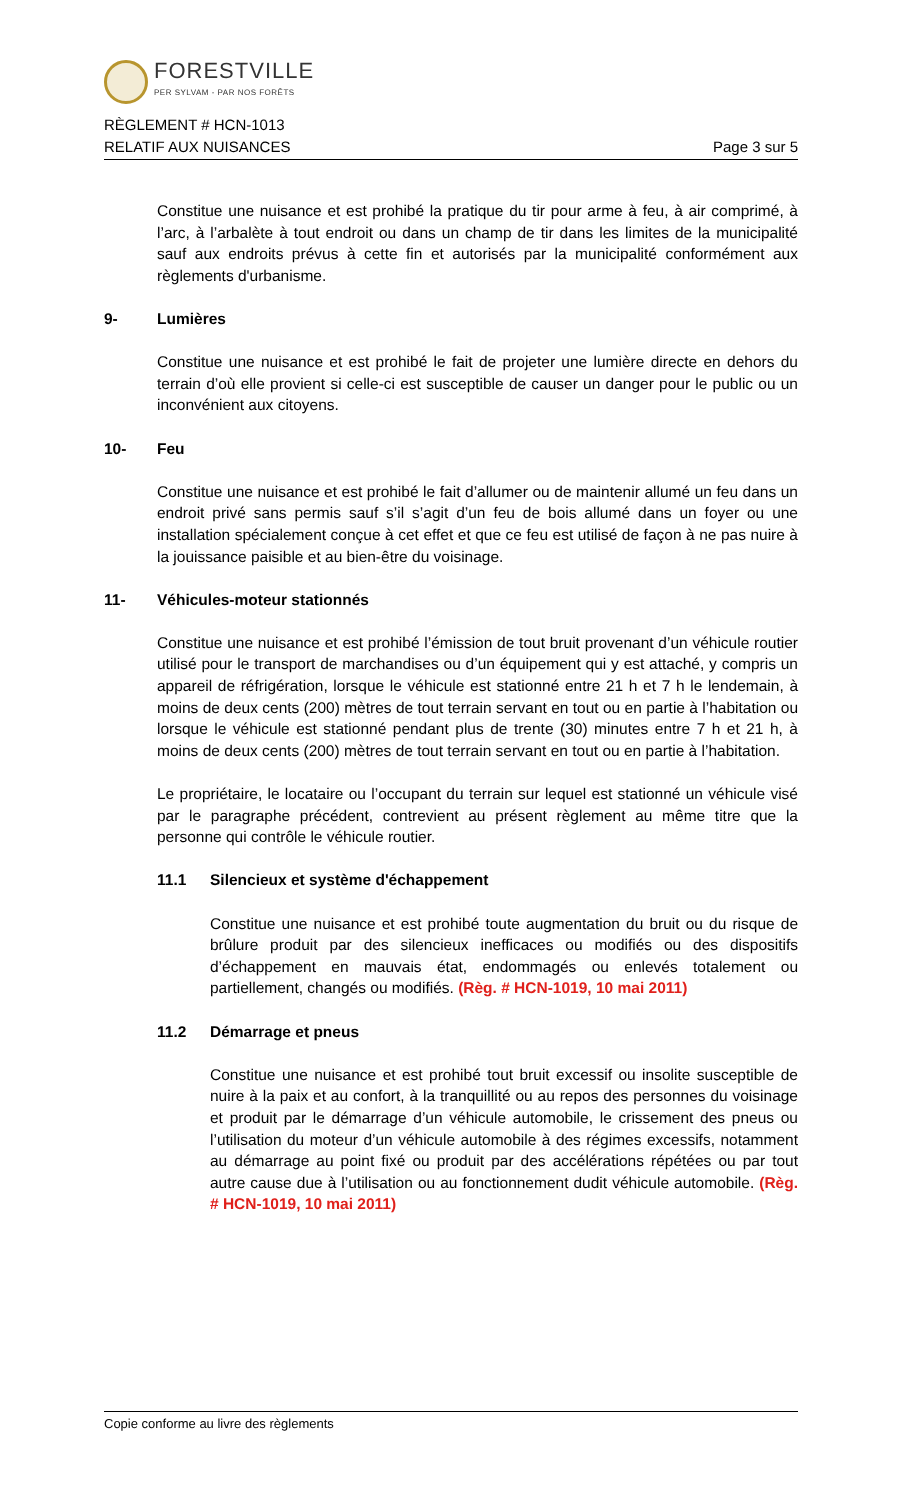FORESTVILLE
PER SYLVAM - PAR NOS FORÊTS
RÈGLEMENT # HCN-1013
RELATIF AUX NUISANCES Page 3 sur 5
Constitue une nuisance et est prohibé la pratique du tir pour arme à feu, à air comprimé, à l’arc, à l’arbalète à tout endroit ou dans un champ de tir dans les limites de la municipalité sauf aux endroits prévus à cette fin et autorisés par la municipalité conformément aux règlements d'urbanisme.
9- Lumières
Constitue une nuisance et est prohibé le fait de projeter une lumière directe en dehors du terrain d’où elle provient si celle-ci est susceptible de causer un danger pour le public ou un inconvénient aux citoyens.
10- Feu
Constitue une nuisance et est prohibé le fait d’allumer ou de maintenir allumé un feu dans un endroit privé sans permis sauf s’il s’agit d’un feu de bois allumé dans un foyer ou une installation spécialement conçue à cet effet et que ce feu est utilisé de façon à ne pas nuire à la jouissance paisible et au bien-être du voisinage.
11- Véhicules-moteur stationnés
Constitue une nuisance et est prohibé l’émission de tout bruit provenant d’un véhicule routier utilisé pour le transport de marchandises ou d’un équipement qui y est attaché, y compris un appareil de réfrigération, lorsque le véhicule est stationné entre 21 h et 7 h le lendemain, à moins de deux cents (200) mètres de tout terrain servant en tout ou en partie à l’habitation ou lorsque le véhicule est stationné pendant plus de trente (30) minutes entre 7 h et 21 h, à moins de deux cents (200) mètres de tout terrain servant en tout ou en partie à l’habitation.
Le propriétaire, le locataire ou l’occupant du terrain sur lequel est stationné un véhicule visé par le paragraphe précédent, contrevient au présent règlement au même titre que la personne qui contrôle le véhicule routier.
11.1 Silencieux et système d'échappement
Constitue une nuisance et est prohibé toute augmentation du bruit ou du risque de brûlure produit par des silencieux inefficaces ou modifiés ou des dispositifs d’échappement en mauvais état, endommagés ou enlevés totalement ou partiellement, changés ou modifiés. (Règ. # HCN-1019, 10 mai 2011)
11.2 Démarrage et pneus
Constitue une nuisance et est prohibé tout bruit excessif ou insolite susceptible de nuire à la paix et au confort, à la tranquillité ou au repos des personnes du voisinage et produit par le démarrage d’un véhicule automobile, le crissement des pneus ou l’utilisation du moteur d’un véhicule automobile à des régimes excessifs, notamment au démarrage au point fixé ou produit par des accélérations répétées ou par tout autre cause due à l’utilisation ou au fonctionnement dudit véhicule automobile. (Règ. # HCN-1019, 10 mai 2011)
Copie conforme au livre des règlements